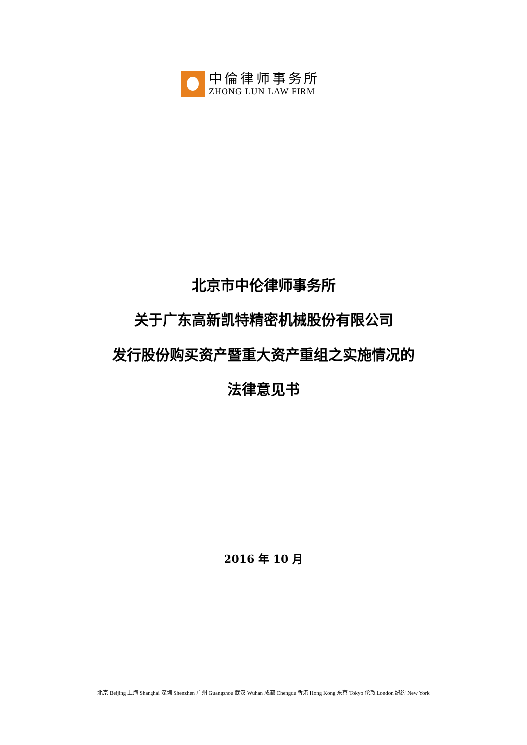中倫律师事务所
ZHONG LUN LAW FIRM
北京市中伦律师事务所
关于广东高新凯特精密机械股份有限公司
发行股份购买资产暨重大资产重组之实施情况的
法律意见书
2016 年 10 月
北京 Beijing 上海 Shanghai 深圳 Shenzhen 广州 Guangzhou 武汉 Wuhan 成都 Chengdu 香港 Hong Kong 东京 Tokyo 伦敦 London 纽约 New York